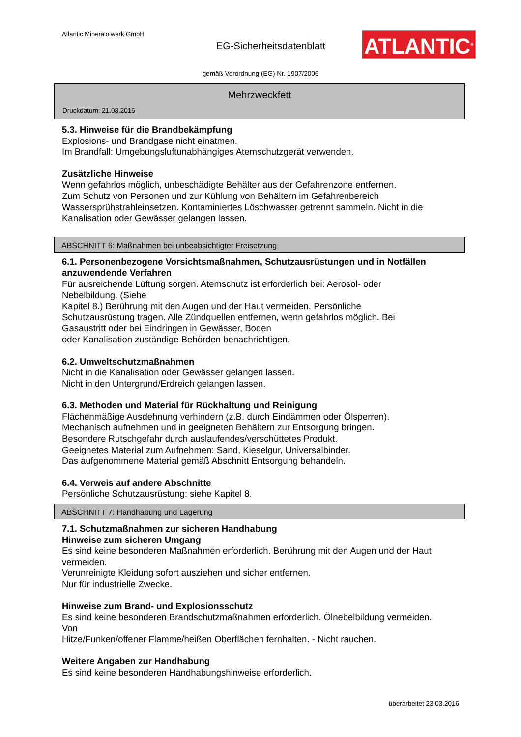Atlantic Mineralölwerk GmbH
EG-Sicherheitsdatenblatt
ATLANTIC<sup>®</sup>
gemäß Verordnung (EG) Nr. 1907/2006
Mehrzweckfett
Druckdatum: 21.08.2015
5.3. Hinweise für die Brandbekämpfung
Explosions- und Brandgase nicht einatmen.
Im Brandfall: Umgebungsluftunabhängiges Atemschutzgerät verwenden.
Zusätzliche Hinweise
Wenn gefahrlos möglich, unbeschädigte Behälter aus der Gefahrenzone entfernen.
Zum Schutz von Personen und zur Kühlung von Behältern im Gefahrenbereich
Wassersprühstrahleinsetzen. Kontaminiertes Löschwasser getrennt sammeln. Nicht in die
Kanalisation oder Gewässer gelangen lassen.
ABSCHNITT 6: Maßnahmen bei unbeabsichtigter Freisetzung
6.1. Personenbezogene Vorsichtsmaßnahmen, Schutzausrüstungen und in Notfällen anzuwendende Verfahren
Für ausreichende Lüftung sorgen. Atemschutz ist erforderlich bei: Aerosol- oder
Nebelbildung. (Siehe
Kapitel 8.) Berührung mit den Augen und der Haut vermeiden. Persönliche
Schutzausrüstung tragen. Alle Zündquellen entfernen, wenn gefahrlos möglich. Bei
Gasaustritt oder bei Eindringen in Gewässer, Boden
oder Kanalisation zuständige Behörden benachrichtigen.
6.2. Umweltschutzmaßnahmen
Nicht in die Kanalisation oder Gewässer gelangen lassen.
Nicht in den Untergrund/Erdreich gelangen lassen.
6.3. Methoden und Material für Rückhaltung und Reinigung
Flächenmäßige Ausdehnung verhindern (z.B. durch Eindämmen oder Ölsperren).
Mechanisch aufnehmen und in geeigneten Behältern zur Entsorgung bringen.
Besondere Rutschgefahr durch auslaufendes/verschüttetes Produkt.
Geeignetes Material zum Aufnehmen: Sand, Kieselgur, Universalbinder.
Das aufgenommene Material gemäß Abschnitt Entsorgung behandeln.
6.4. Verweis auf andere Abschnitte
Persönliche Schutzausrüstung: siehe Kapitel 8.
ABSCHNITT 7: Handhabung und Lagerung
7.1. Schutzmaßnahmen zur sicheren Handhabung
Hinweise zum sicheren Umgang
Es sind keine besonderen Maßnahmen erforderlich. Berührung mit den Augen und der Haut
vermeiden.
Verunreinigte Kleidung sofort ausziehen und sicher entfernen.
Nur für industrielle Zwecke.
Hinweise zum Brand- und Explosionsschutz
Es sind keine besonderen Brandschutzmaßnahmen erforderlich. Ölnebelbildung vermeiden.
Von
Hitze/Funken/offener Flamme/heißen Oberflächen fernhalten. - Nicht rauchen.
Weitere Angaben zur Handhabung
Es sind keine besonderen Handhabungshinweise erforderlich.
überarbeitet 23.03.2016